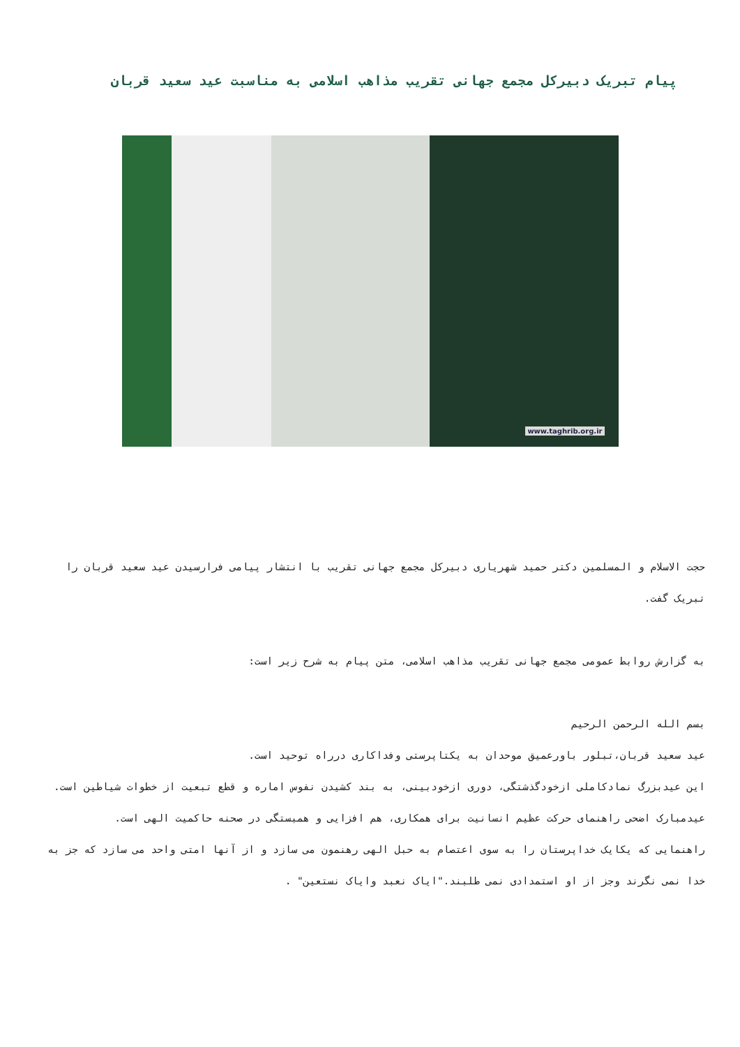پیام تبریک دبیرکل مجمع جهانی تقریب مذاهب اسلامی به مناسبت عید سعید قربان
www.taghrib.org.ir
حجت الاسلام و المسلمین دکتر حمید شهریاری دبیرکل مجمع جهانی تقریب با انتشار پیامی فرارسیدن عید سعید قربان را تبریک گفت.
به گزارش روابط عمومی مجمع جهانی تقریب مذاهب اسلامی، متن پیام به شرح زیر است:
بسم الله الرحمن الرحیم
عید سعید قربان،تبلور باورعمیق موحدان به یکتاپرستی وفداکاری درراه توحید است.
این عیدبزرگ نمادکاملی ازخودگذشتگی، دوری ازخودبینی، به بند کشیدن نفوس اماره و قطع تبعیت از خطوات شیاطین است.
عیدمبارک اضحی راهنمای حرکت عظیم انسانیت برای همکاری، هم افزایی و همبستگی در صحنه حاکمیت الهی است.
راهنمایی که یکایک خداپرستان را به سوی اعتصام به حبل الهی رهنمون می سازد و از آنها امتی واحد می سازد که جز به خدا نمی نگرند وجز از او استمدادی نمی طلبند."ایاک نعبد وایاک نستعین" .